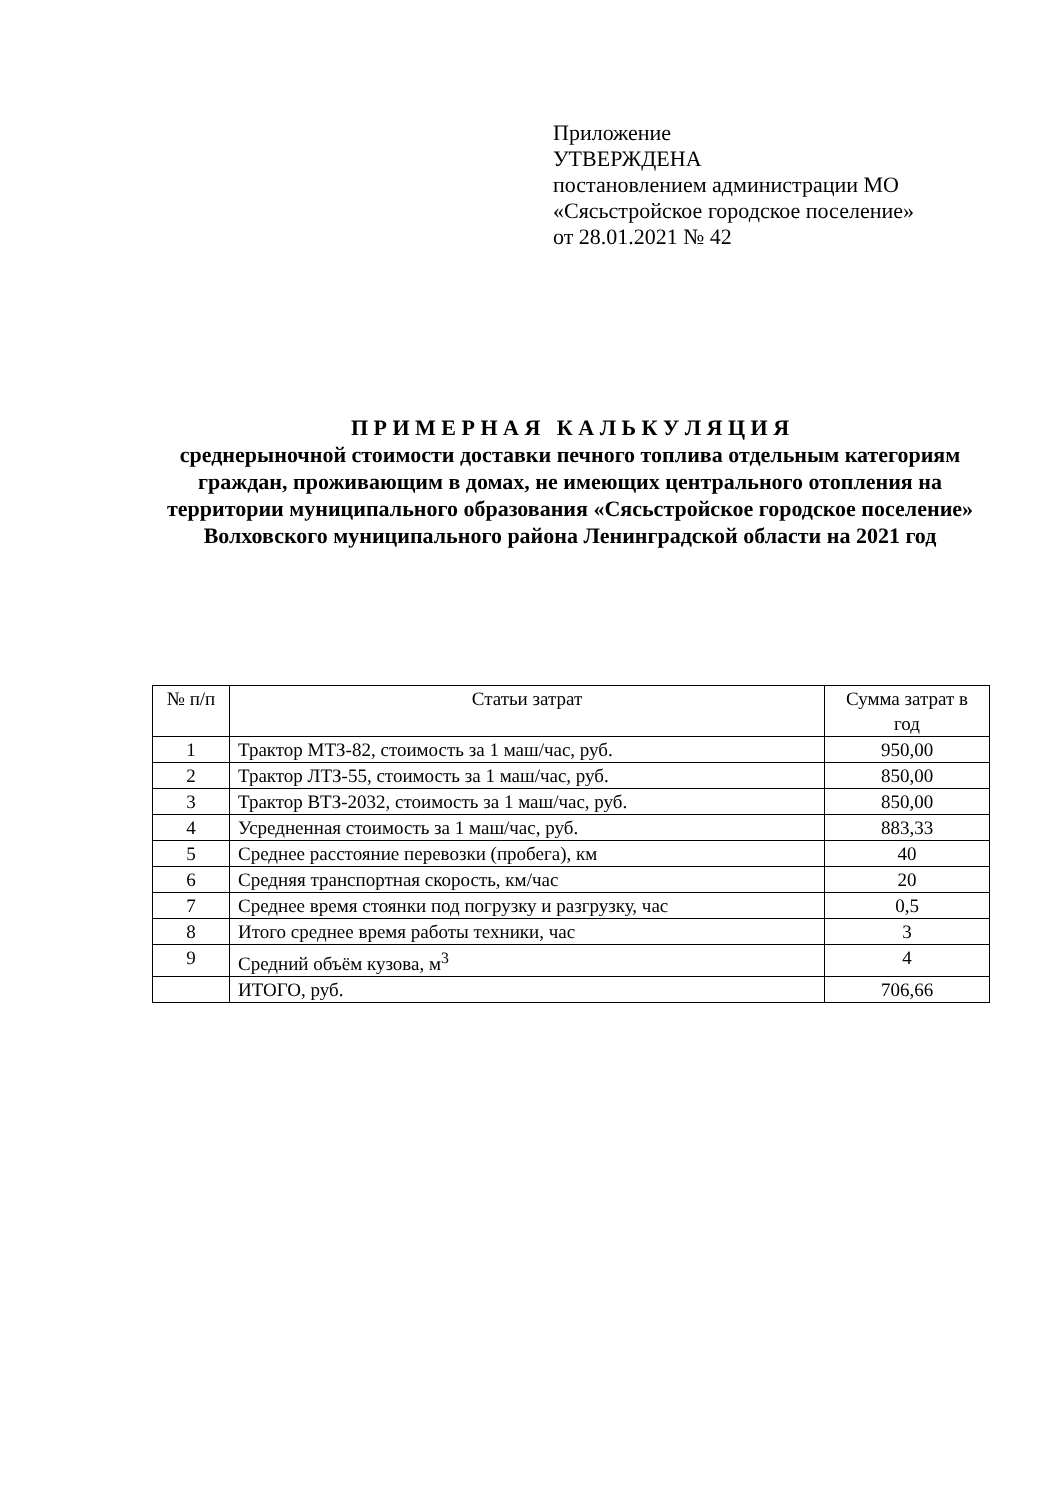Приложение
УТВЕРЖДЕНА
постановлением администрации МО
«Сясьстройское городское поселение»
от 28.01.2021 № 42
П Р И М Е Р Н А Я К А Л Ь К У Л Я Ц И Я
среднерыночной стоимости доставки печного топлива отдельным категориям граждан, проживающим в домах, не имеющих центрального отопления на территории муниципального образования «Сясьстройское городское поселение» Волховского муниципального района Ленинградской области на 2021 год
| № п/п | Статьи затрат | Сумма затрат в год |
| --- | --- | --- |
| 1 | Трактор МТЗ-82, стоимость за 1 маш/час, руб. | 950,00 |
| 2 | Трактор ЛТЗ-55, стоимость за 1 маш/час, руб. | 850,00 |
| 3 | Трактор ВТЗ-2032, стоимость за 1 маш/час, руб. | 850,00 |
| 4 | Усредненная стоимость за 1 маш/час, руб. | 883,33 |
| 5 | Среднее расстояние перевозки (пробега), км | 40 |
| 6 | Средняя транспортная скорость, км/час | 20 |
| 7 | Среднее время стоянки под погрузку и разгрузку, час | 0,5 |
| 8 | Итого среднее время работы техники, час | 3 |
| 9 | Средний объём кузова, м<sup>3</sup> | 4 |
| | ИТОГО, руб. | 706,66 |